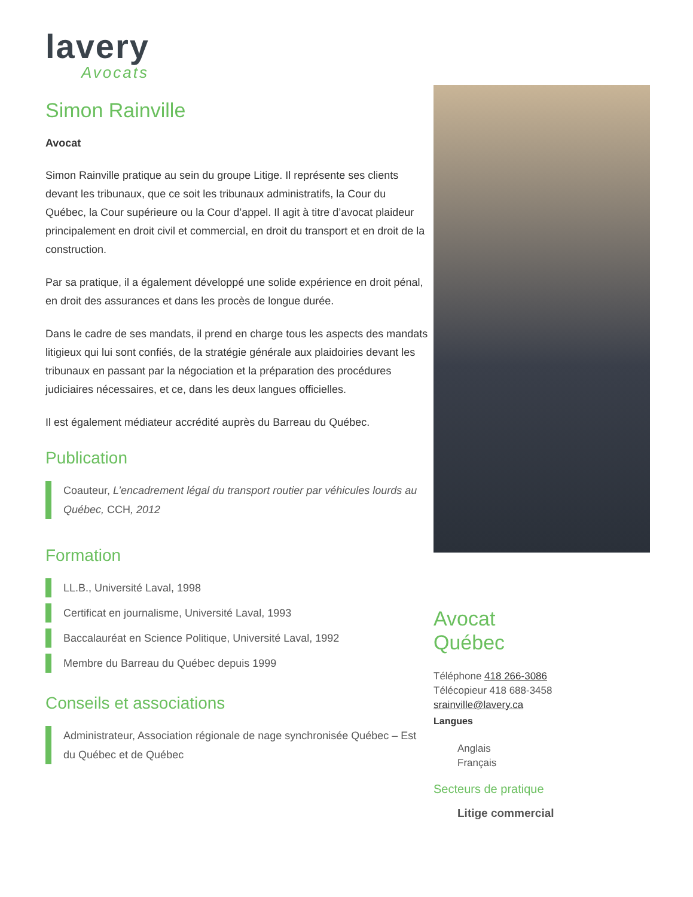lavery
Avocats
Simon Rainville
Avocat
Simon Rainville pratique au sein du groupe Litige. Il représente ses clients devant les tribunaux, que ce soit les tribunaux administratifs, la Cour du Québec, la Cour supérieure ou la Cour d’appel. Il agit à titre d’avocat plaideur principalement en droit civil et commercial, en droit du transport et en droit de la construction.
Par sa pratique, il a également développé une solide expérience en droit pénal, en droit des assurances et dans les procès de longue durée.
Dans le cadre de ses mandats, il prend en charge tous les aspects des mandats litigieux qui lui sont confiés, de la stratégie générale aux plaidoiries devant les tribunaux en passant par la négociation et la préparation des procédures judiciaires nécessaires, et ce, dans les deux langues officielles.
Il est également médiateur accrédité auprès du Barreau du Québec.
Publication
Coauteur, L’encadrement légal du transport routier par véhicules lourds au Québec, CCH, 2012
Formation
LL.B., Université Laval, 1998
Certificat en journalisme, Université Laval, 1993
Baccalauréat en Science Politique, Université Laval, 1992
Membre du Barreau du Québec depuis 1999
Conseils et associations
Administrateur, Association régionale de nage synchronisée Québec – Est du Québec et de Québec
Avocat
Québec
Téléphone 418 266-3086
Télécopieur 418 688-3458
srainville@lavery.ca
Langues
Anglais
Français
Secteurs de pratique
Litige commercial